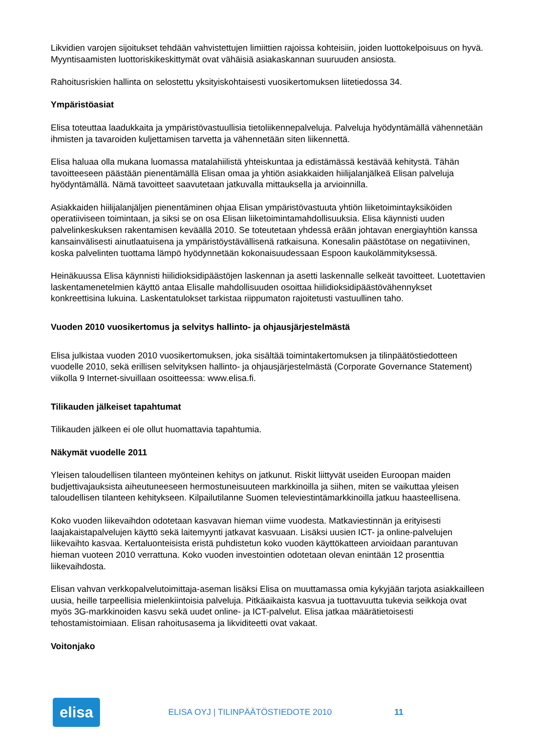Likvidien varojen sijoitukset tehdään vahvistettujen limiittien rajoissa kohteisiin, joiden luottokelpoisuus on hyvä. Myyntisaamisten luottoriskikeskittymät ovat vähäisiä asiakaskannan suuruuden ansiosta.
Rahoitusriskien hallinta on selostettu yksityiskohtaisesti vuosikertomuksen liitetiedossa 34.
Ympäristöasiat
Elisa toteuttaa laadukkaita ja ympäristövastuullisia tietoliikennepalveluja. Palveluja hyödyntämällä vähennetään ihmisten ja tavaroiden kuljettamisen tarvetta ja vähennetään siten liikennettä.
Elisa haluaa olla mukana luomassa matalahiilistä yhteiskuntaa ja edistämässä kestävää kehitystä. Tähän tavoitteeseen päästään pienentämällä Elisan omaa ja yhtiön asiakkaiden hiilijalanjälkeä Elisan palveluja hyödyntämällä. Nämä tavoitteet saavutetaan jatkuvalla mittauksella ja arvioinnilla.
Asiakkaiden hiilijalanjäljen pienentäminen ohjaa Elisan ympäristövastuuta yhtiön liiketoimintayksiköiden operatiiviseen toimintaan, ja siksi se on osa Elisan liiketoimintamahdollisuuksia. Elisa käynnisti uuden palvelinkeskuksen rakentamisen keväällä 2010. Se toteutetaan yhdessä erään johtavan energiayhtiön kanssa kansainvälisesti ainutlaatuisena ja ympäristöystävällisenä ratkaisuna. Konesalin päästötase on negatiivinen, koska palvelinten tuottama lämpö hyödynnetään kokonaisuudessaan Espoon kaukolämmityksessä.
Heinäkuussa Elisa käynnisti hiilidioksidipäästöjen laskennan ja asetti laskennalle selkeät tavoitteet. Luotettavien laskentamenetelmien käyttö antaa Elisalle mahdollisuuden osoittaa hiilidioksidipäästövähennykset konkreettisina lukuina. Laskentatulokset tarkistaa riippumaton rajoitetusti vastuullinen taho.
Vuoden 2010 vuosikertomus ja selvitys hallinto- ja ohjausjärjestelmästä
Elisa julkistaa vuoden 2010 vuosikertomuksen, joka sisältää toimintakertomuksen ja tilinpäätöstiedotteen vuodelle 2010, sekä erillisen selvityksen hallinto- ja ohjausjärjestelmästä (Corporate Governance Statement) viikolla 9 Internet-sivuillaan osoitteessa: www.elisa.fi.
Tilikauden jälkeiset tapahtumat
Tilikauden jälkeen ei ole ollut huomattavia tapahtumia.
Näkymät vuodelle 2011
Yleisen taloudellisen tilanteen myönteinen kehitys on jatkunut. Riskit liittyvät useiden Euroopan maiden budjettivajauksista aiheutuneeseen hermostuneisuuteen markkinoilla ja siihen, miten se vaikuttaa yleisen taloudellisen tilanteen kehitykseen. Kilpailutilanne Suomen televiestintämarkkinoilla jatkuu haasteellisena.
Koko vuoden liikevaihdon odotetaan kasvavan hieman viime vuodesta. Matkaviestinnän ja erityisesti laajakaistapalvelujen käyttö sekä laitemyynti jatkavat kasvuaan. Lisäksi uusien ICT- ja online-palvelujen liikevaihto kasvaa. Kertaluonteisista eristä puhdistetun koko vuoden käyttökatteen arvioidaan parantuvan hieman vuoteen 2010 verrattuna. Koko vuoden investointien odotetaan olevan enintään 12 prosenttia liikevaihdosta.
Elisan vahvan verkkopalvelutoimittaja-aseman lisäksi Elisa on muuttamassa omia kykyjään tarjota asiakkailleen uusia, heille tarpeellisia mielenkiintoisia palveluja. Pitkäaikaista kasvua ja tuottavuutta tukevia seikkoja ovat myös 3G-markkinoiden kasvu sekä uudet online- ja ICT-palvelut. Elisa jatkaa määrätietoisesti tehostamistoimiaan. Elisan rahoitusasema ja likviditeetti ovat vakaat.
Voitonjako
elisa
ELISA OYJ | TILINPÄÄTÖSTIEDOTE 2010 11